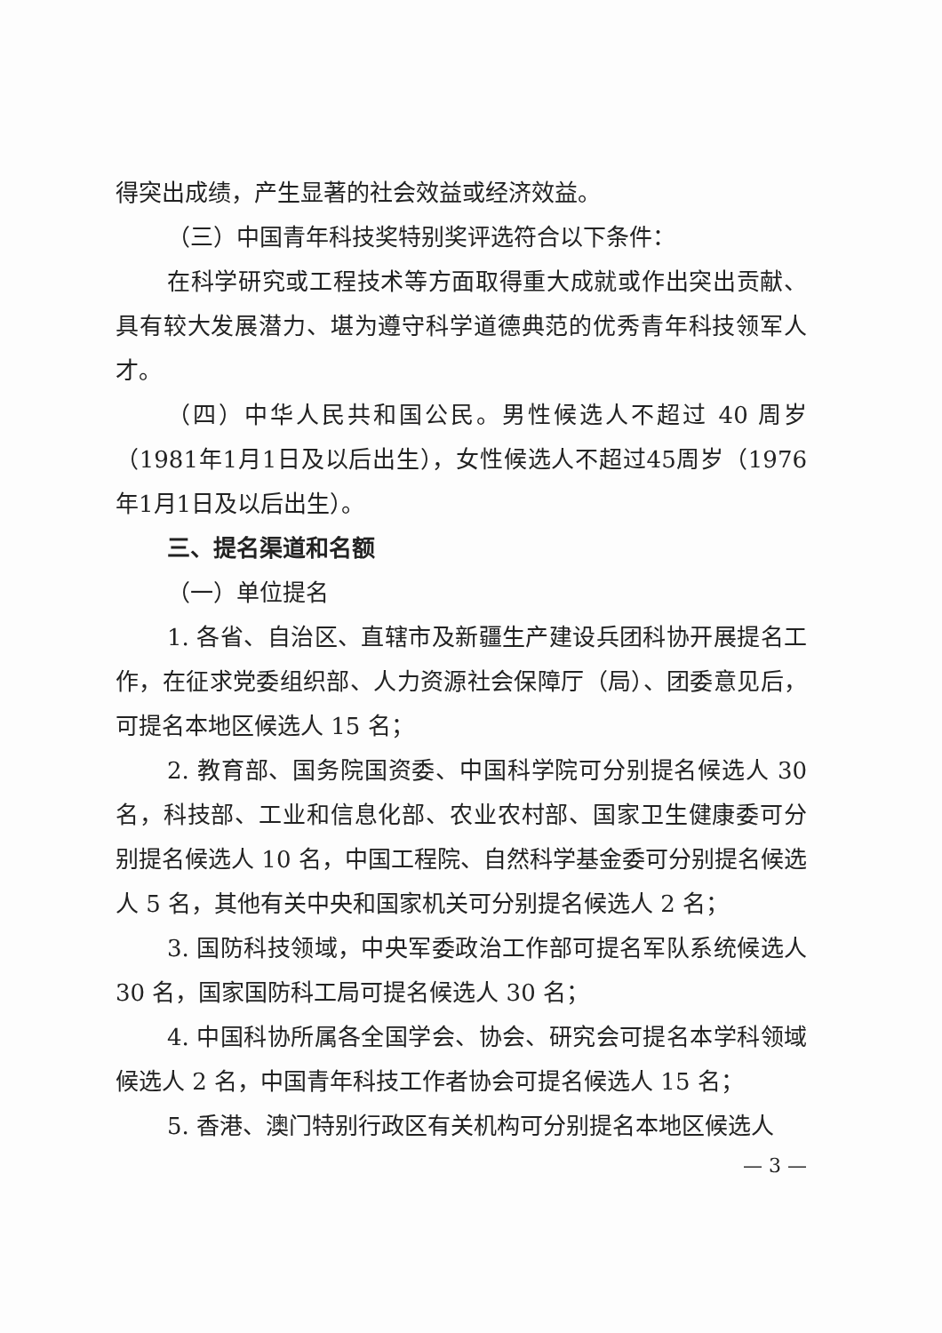得突出成绩，产生显著的社会效益或经济效益。
（三）中国青年科技奖特别奖评选符合以下条件：
在科学研究或工程技术等方面取得重大成就或作出突出贡献、具有较大发展潜力、堪为遵守科学道德典范的优秀青年科技领军人才。
（四）中华人民共和国公民。男性候选人不超过 40 周岁（1981年1月1日及以后出生），女性候选人不超过45周岁（1976年1月1日及以后出生）。
三、提名渠道和名额
（一）单位提名
1. 各省、自治区、直辖市及新疆生产建设兵团科协开展提名工作，在征求党委组织部、人力资源社会保障厅（局）、团委意见后，可提名本地区候选人 15 名；
2. 教育部、国务院国资委、中国科学院可分别提名候选人 30 名，科技部、工业和信息化部、农业农村部、国家卫生健康委可分别提名候选人 10 名，中国工程院、自然科学基金委可分别提名候选人 5 名，其他有关中央和国家机关可分别提名候选人 2 名；
3. 国防科技领域，中央军委政治工作部可提名军队系统候选人 30 名，国家国防科工局可提名候选人 30 名；
4. 中国科协所属各全国学会、协会、研究会可提名本学科领域候选人 2 名，中国青年科技工作者协会可提名候选人 15 名；
5. 香港、澳门特别行政区有关机构可分别提名本地区候选人
— 3 —